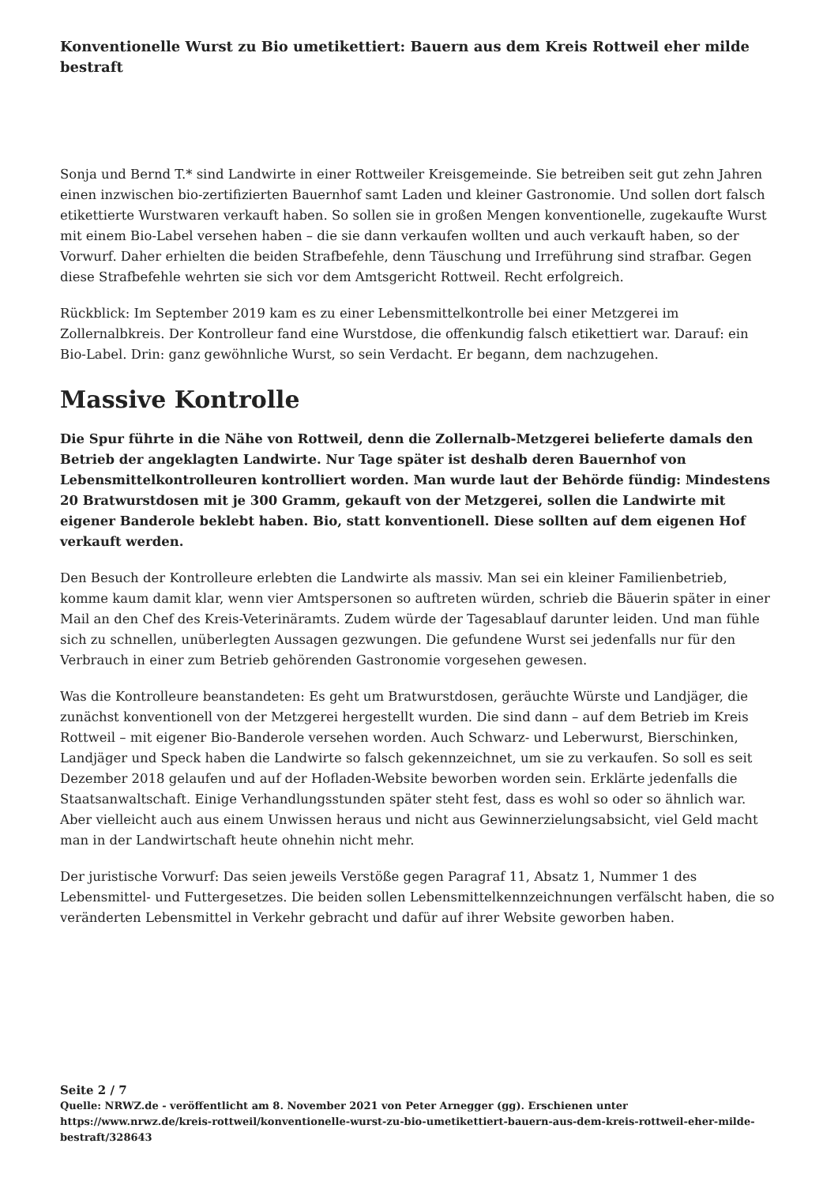Konventionelle Wurst zu Bio umetikettiert: Bauern aus dem Kreis Rottweil eher milde bestraft
Sonja und Bernd T.* sind Landwirte in einer Rottweiler Kreisgemeinde. Sie betreiben seit gut zehn Jahren einen inzwischen bio-zertifizierten Bauernhof samt Laden und kleiner Gastronomie. Und sollen dort falsch etikettierte Wurstwaren verkauft haben. So sollen sie in großen Mengen konventionelle, zugekaufte Wurst mit einem Bio-Label versehen haben – die sie dann verkaufen wollten und auch verkauft haben, so der Vorwurf. Daher erhielten die beiden Strafbefehle, denn Täuschung und Irreführung sind strafbar. Gegen diese Strafbefehle wehrten sie sich vor dem Amtsgericht Rottweil. Recht erfolgreich.
Rückblick: Im September 2019 kam es zu einer Lebensmittelkontrolle bei einer Metzgerei im Zollernalbkreis. Der Kontrolleur fand eine Wurstdose, die offenkundig falsch etikettiert war. Darauf: ein Bio-Label. Drin: ganz gewöhnliche Wurst, so sein Verdacht. Er begann, dem nachzugehen.
Massive Kontrolle
Die Spur führte in die Nähe von Rottweil, denn die Zollernalb-Metzgerei belieferte damals den Betrieb der angeklagten Landwirte. Nur Tage später ist deshalb deren Bauernhof von Lebensmittelkontrolleuren kontrolliert worden. Man wurde laut der Behörde fündig: Mindestens 20 Bratwurstdosen mit je 300 Gramm, gekauft von der Metzgerei, sollen die Landwirte mit eigener Banderole beklebt haben. Bio, statt konventionell. Diese sollten auf dem eigenen Hof verkauft werden.
Den Besuch der Kontrolleure erlebten die Landwirte als massiv. Man sei ein kleiner Familienbetrieb, komme kaum damit klar, wenn vier Amtspersonen so auftreten würden, schrieb die Bäuerin später in einer Mail an den Chef des Kreis-Veterinäramts. Zudem würde der Tagesablauf darunter leiden. Und man fühle sich zu schnellen, unüberlegten Aussagen gezwungen. Die gefundene Wurst sei jedenfalls nur für den Verbrauch in einer zum Betrieb gehörenden Gastronomie vorgesehen gewesen.
Was die Kontrolleure beanstandeten: Es geht um Bratwurstdosen, geräuchte Würste und Landjäger, die zunächst konventionell von der Metzgerei hergestellt wurden. Die sind dann – auf dem Betrieb im Kreis Rottweil – mit eigener Bio-Banderole versehen worden. Auch Schwarz- und Leberwurst, Bierschinken, Landjäger und Speck haben die Landwirte so falsch gekennzeichnet, um sie zu verkaufen. So soll es seit Dezember 2018 gelaufen und auf der Hofladen-Website beworben worden sein. Erklärte jedenfalls die Staatsanwaltschaft. Einige Verhandlungsstunden später steht fest, dass es wohl so oder so ähnlich war. Aber vielleicht auch aus einem Unwissen heraus und nicht aus Gewinnerzielungsabsicht, viel Geld macht man in der Landwirtschaft heute ohnehin nicht mehr.
Der juristische Vorwurf: Das seien jeweils Verstöße gegen Paragraf 11, Absatz 1, Nummer 1 des Lebensmittel- und Futtergesetzes. Die beiden sollen Lebensmittelkennzeichnungen verfälscht haben, die so veränderten Lebensmittel in Verkehr gebracht und dafür auf ihrer Website geworben haben.
Seite 2 / 7
Quelle: NRWZ.de - veröffentlicht am 8. November 2021 von Peter Arnegger (gg). Erschienen unter https://www.nrwz.de/kreis-rottweil/konventionelle-wurst-zu-bio-umetikettiert-bauern-aus-dem-kreis-rottweil-eher-milde-bestraft/328643